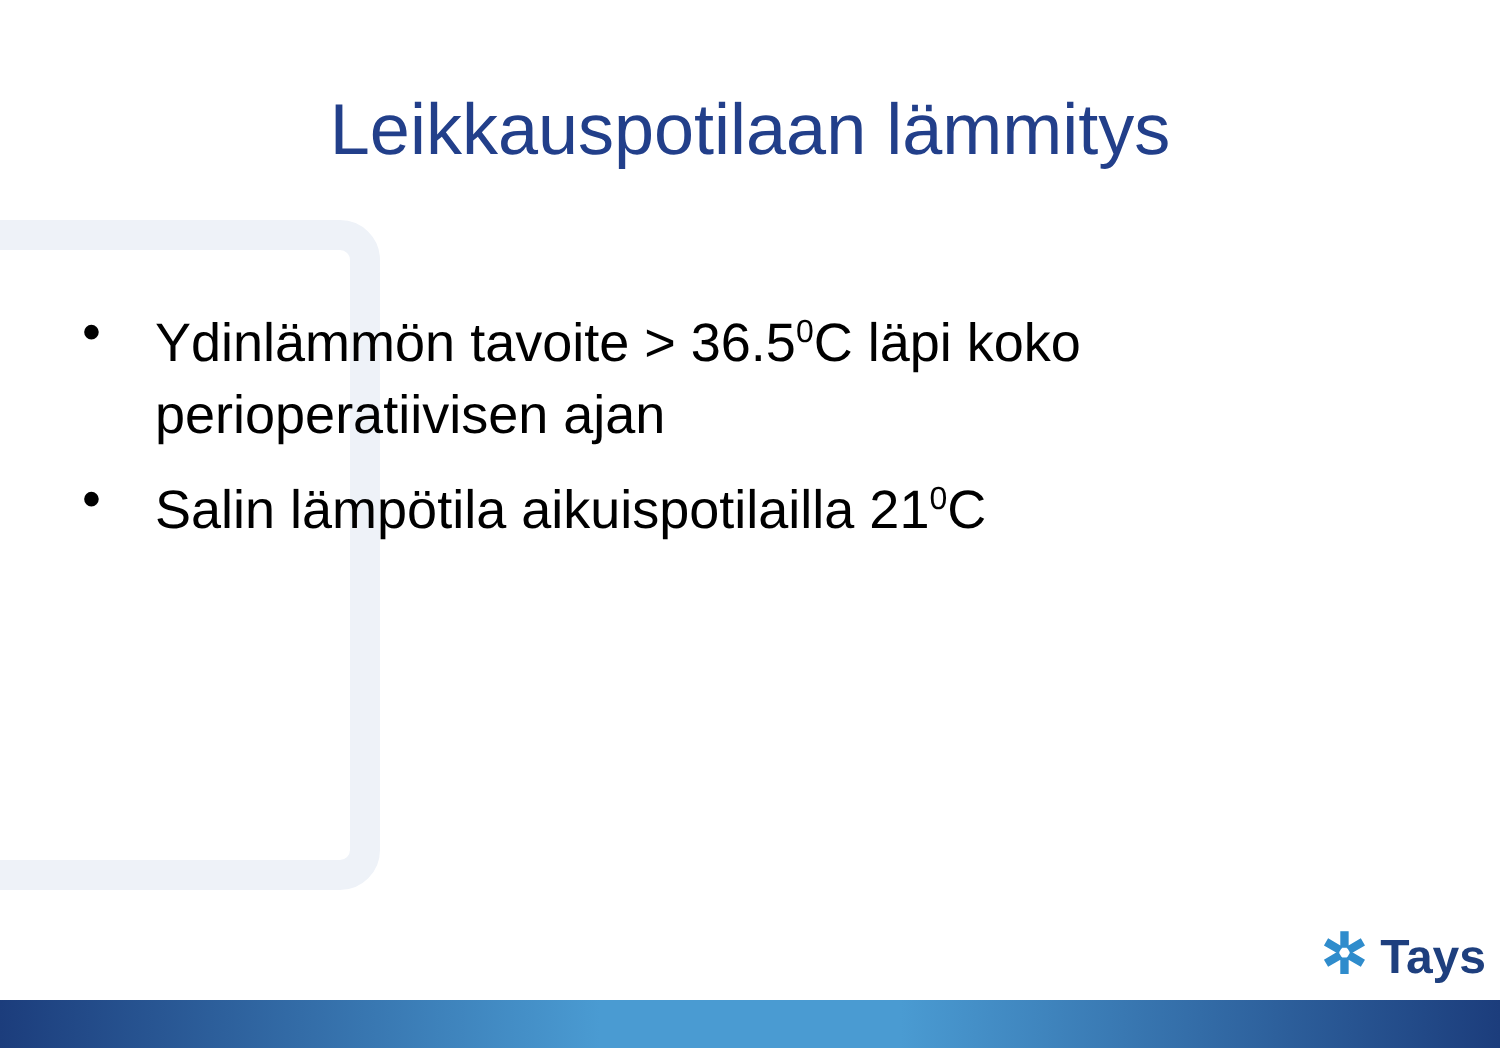Leikkauspotilaan lämmitys
• Ydinlämmön tavoite > 36.5<sup>0</sup>C läpi koko perioperatiivisen ajan
• Salin lämpötila aikuispotilailla 21<sup>0</sup>C
✲ Tays